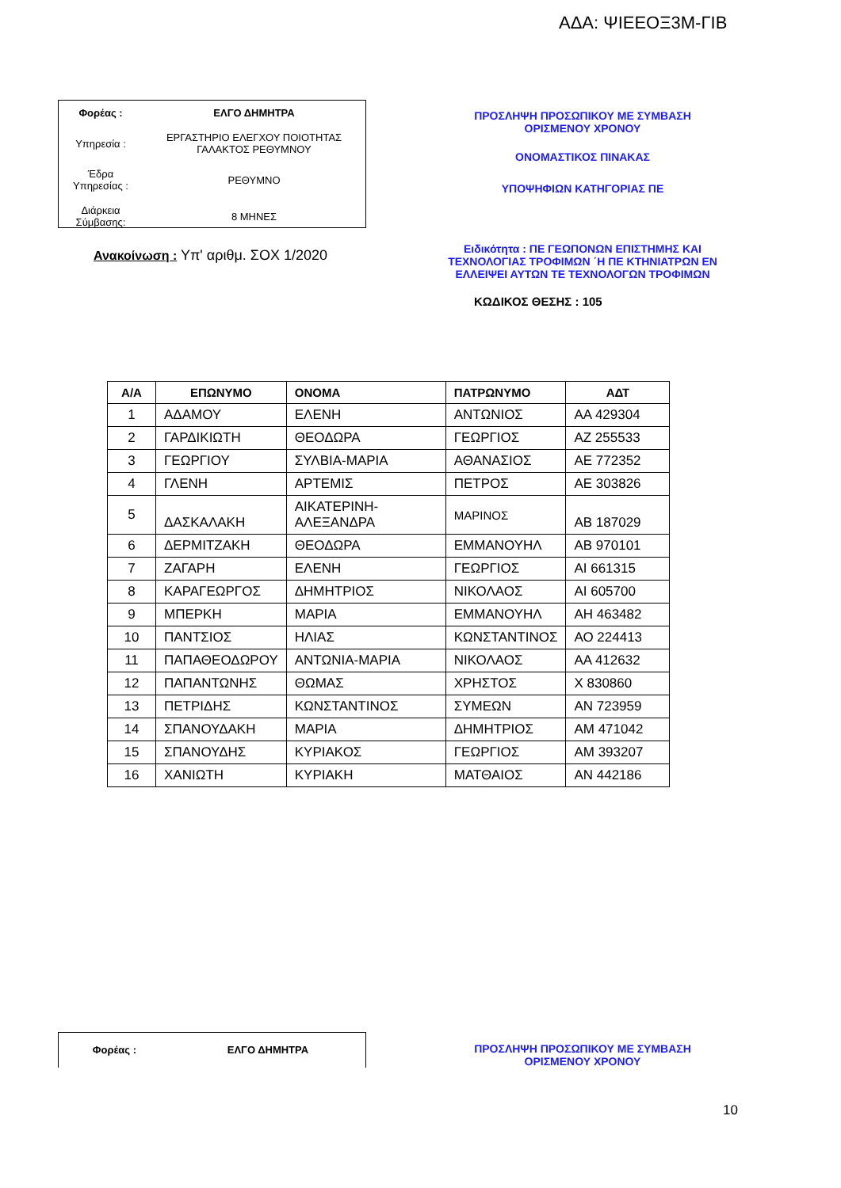ΑΔΑ: ΨΙΕΕΟΞ3Μ-ΓΙΒ
| Φορέας : | ΕΛΓΟ ΔΗΜΗΤΡΑ |
| Υπηρεσία : | ΕΡΓΑΣΤΗΡΙΟ ΕΛΕΓΧΟΥ ΠΟΙΟΤΗΤΑΣ ΓΑΛΑΚΤΟΣ ΡΕΘΥΜΝΟΥ |
| Έδρα Υπηρεσίας : | ΡΕΘΥΜΝΟ |
| Διάρκεια Σύμβασης: | 8 ΜΗΝΕΣ |
Ανακοίνωση : Υπ' αριθμ. ΣΟΧ 1/2020
ΠΡΟΣΛΗΨΗ ΠΡΟΣΩΠΙΚΟΥ ΜΕ ΣΥΜΒΑΣΗ
ΟΡΙΣΜΕΝΟΥ ΧΡΟΝΟΥ
ΟΝΟΜΑΣΤΙΚΟΣ ΠΙΝΑΚΑΣ
ΥΠΟΨΗΦΙΩΝ ΚΑΤΗΓΟΡΙΑΣ ΠΕ
Ειδικότητα : ΠΕ ΓΕΩΠΟΝΩΝ ΕΠΙΣΤΗΜΗΣ ΚΑΙ ΤΕΧΝΟΛΟΓΙΑΣ ΤΡΟΦΙΜΩΝ ΄Η ΠΕ ΚΤΗΝΙΑΤΡΩΝ ΕΝ ΕΛΛΕΙΨΕΙ ΑΥΤΩΝ ΤΕ ΤΕΧΝΟΛΟΓΩΝ ΤΡΟΦΙΜΩΝ
ΚΩΔΙΚΟΣ ΘΕΣΗΣ : 105
| Α/Α | ΕΠΩΝΥΜΟ | ΟΝΟΜΑ | ΠΑΤΡΩΝΥΜΟ | ΑΔΤ |
| --- | --- | --- | --- | --- |
| 1 | ΑΔΑΜΟΥ | ΕΛΕΝΗ | ΑΝΤΩΝΙΟΣ | ΑΑ 429304 |
| 2 | ΓΑΡΔΙΚΙΩΤΗ | ΘΕΟΔΩΡΑ | ΓΕΩΡΓΙΟΣ | ΑΖ 255533 |
| 3 | ΓΕΩΡΓΙΟΥ | ΣΥΛΒΙΑ-ΜΑΡΙΑ | ΑΘΑΝΑΣΙΟΣ | ΑΕ 772352 |
| 4 | ΓΛΕΝΗ | ΑΡΤΕΜΙΣ | ΠΕΤΡΟΣ | ΑΕ 303826 |
| 5 | ΔΑΣΚΑΛΑΚΗ | ΑΙΚΑΤΕΡΙΝΗ- ΑΛΕΞΑΝΔΡΑ | ΜΑΡΙΝΟΣ | ΑΒ 187029 |
| 6 | ΔΕΡΜΙΤΖΑΚΗ | ΘΕΟΔΩΡΑ | ΕΜΜΑΝΟΥΗΛ | ΑΒ 970101 |
| 7 | ΖΑΓΑΡΗ | ΕΛΕΝΗ | ΓΕΩΡΓΙΟΣ | ΑΙ 661315 |
| 8 | ΚΑΡΑΓΕΩΡΓΟΣ | ΔΗΜΗΤΡΙΟΣ | ΝΙΚΟΛΑΟΣ | ΑΙ 605700 |
| 9 | ΜΠΕΡΚΗ | ΜΑΡΙΑ | ΕΜΜΑΝΟΥΗΛ | ΑΗ 463482 |
| 10 | ΠΑΝΤΣΙΟΣ | ΗΛΙΑΣ | ΚΩΝΣΤΑΝΤΙΝΟΣ | ΑΟ 224413 |
| 11 | ΠΑΠΑΘΕΟΔΩΡΟΥ | ΑΝΤΩΝΙΑ-ΜΑΡΙΑ | ΝΙΚΟΛΑΟΣ | ΑΑ 412632 |
| 12 | ΠΑΠΑΝΤΩΝΗΣ | ΘΩΜΑΣ | ΧΡΗΣΤΟΣ | Χ 830860 |
| 13 | ΠΕΤΡΙΔΗΣ | ΚΩΝΣΤΑΝΤΙΝΟΣ | ΣΥΜΕΩΝ | ΑΝ 723959 |
| 14 | ΣΠΑΝΟΥΔΑΚΗ | ΜΑΡΙΑ | ΔΗΜΗΤΡΙΟΣ | ΑΜ 471042 |
| 15 | ΣΠΑΝΟΥΔΗΣ | ΚΥΡΙΑΚΟΣ | ΓΕΩΡΓΙΟΣ | ΑΜ 393207 |
| 16 | ΧΑΝΙΩΤΗ | ΚΥΡΙΑΚΗ | ΜΑΤΘΑΙΟΣ | ΑΝ 442186 |
| Φορέας : | ΕΛΓΟ ΔΗΜΗΤΡΑ |
ΠΡΟΣΛΗΨΗ ΠΡΟΣΩΠΙΚΟΥ ΜΕ ΣΥΜΒΑΣΗ
ΟΡΙΣΜΕΝΟΥ ΧΡΟΝΟΥ
10